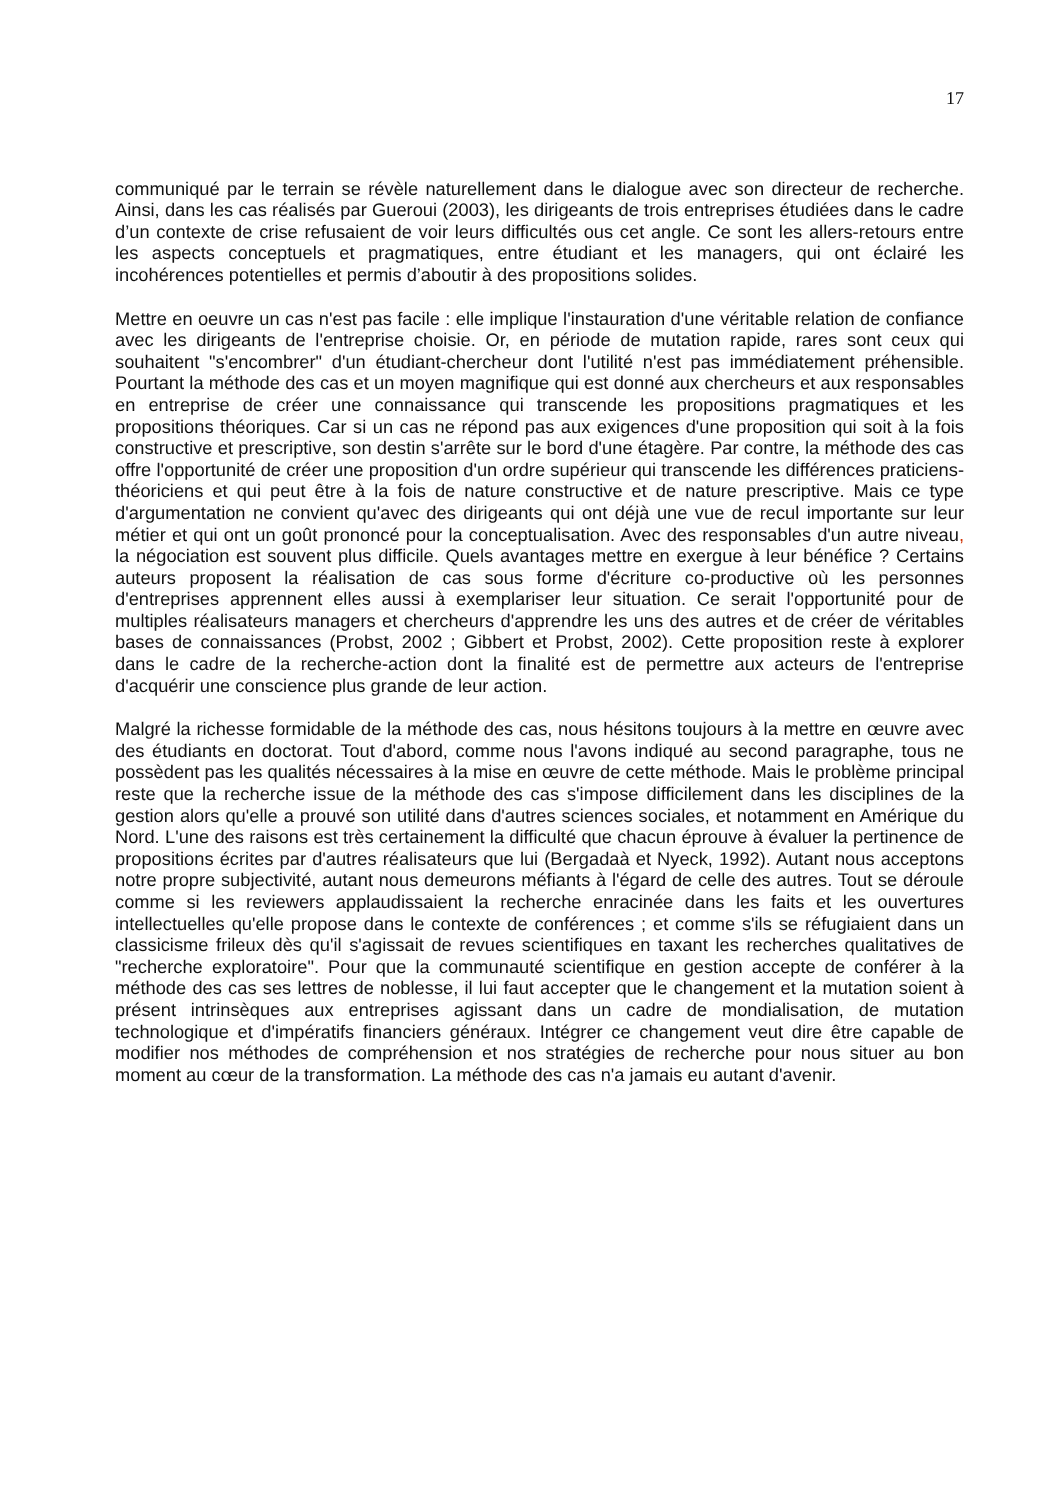17
communiqué par le terrain se révèle naturellement dans le dialogue avec son directeur de recherche. Ainsi, dans les cas réalisés par Gueroui (2003), les dirigeants de trois entreprises étudiées dans le cadre d’un contexte de crise refusaient de voir leurs difficultés ous cet angle. Ce sont les allers-retours entre les aspects conceptuels et pragmatiques, entre étudiant et les managers, qui ont éclairé les incohérences potentielles et permis d’aboutir à des propositions solides.
Mettre en oeuvre un cas n'est pas facile : elle implique l'instauration d'une véritable relation de confiance avec les dirigeants de l'entreprise choisie. Or, en période de mutation rapide, rares sont ceux qui souhaitent "s'encombrer" d'un étudiant-chercheur dont l'utilité n'est pas immédiatement préhensible. Pourtant la méthode des cas et un moyen magnifique qui est donné aux chercheurs et aux responsables en entreprise de créer une connaissance qui transcende les propositions pragmatiques et les propositions théoriques. Car si un cas ne répond pas aux exigences d'une proposition qui soit à la fois constructive et prescriptive, son destin s'arrête sur le bord d'une étagère. Par contre, la méthode des cas offre l'opportunité de créer une proposition d'un ordre supérieur qui transcende les différences praticiens-théoriciens et qui peut être à la fois de nature constructive et de nature prescriptive. Mais ce type d'argumentation ne convient qu'avec des dirigeants qui ont déjà une vue de recul importante sur leur métier et qui ont un goût prononcé pour la conceptualisation. Avec des responsables d'un autre niveau, la négociation est souvent plus difficile. Quels avantages mettre en exergue à leur bénéfice ? Certains auteurs proposent la réalisation de cas sous forme d'écriture co-productive où les personnes d'entreprises apprennent elles aussi à exemplariser leur situation. Ce serait l'opportunité pour de multiples réalisateurs managers et chercheurs d'apprendre les uns des autres et de créer de véritables bases de connaissances (Probst, 2002 ; Gibbert et Probst, 2002). Cette proposition reste à explorer dans le cadre de la recherche-action dont la finalité est de permettre aux acteurs de l'entreprise d'acquérir une conscience plus grande de leur action.
Malgré la richesse formidable de la méthode des cas, nous hésitons toujours à la mettre en œuvre avec des étudiants en doctorat. Tout d'abord, comme nous l'avons indiqué au second paragraphe, tous ne possèdent pas les qualités nécessaires à la mise en œuvre de cette méthode. Mais le problème principal reste que la recherche issue de la méthode des cas s'impose difficilement dans les disciplines de la gestion alors qu'elle a prouvé son utilité dans d'autres sciences sociales, et notamment en Amérique du Nord. L'une des raisons est très certainement la difficulté que chacun éprouve à évaluer la pertinence de propositions écrites par d'autres réalisateurs que lui (Bergadaà et Nyeck, 1992). Autant nous acceptons notre propre subjectivité, autant nous demeurons méfiants à l'égard de celle des autres. Tout se déroule comme si les reviewers applaudissaient la recherche enracinée dans les faits et les ouvertures intellectuelles qu'elle propose dans le contexte de conférences ; et comme s'ils se réfugiaient dans un classicisme frileux dès qu'il s'agissait de revues scientifiques en taxant les recherches qualitatives de "recherche exploratoire". Pour que la communauté scientifique en gestion accepte de conférer à la méthode des cas ses lettres de noblesse, il lui faut accepter que le changement et la mutation soient à présent intrinsèques aux entreprises agissant dans un cadre de mondialisation, de mutation technologique et d'impératifs financiers généraux. Intégrer ce changement veut dire être capable de modifier nos méthodes de compréhension et nos stratégies de recherche pour nous situer au bon moment au cœur de la transformation. La méthode des cas n'a jamais eu autant d'avenir.